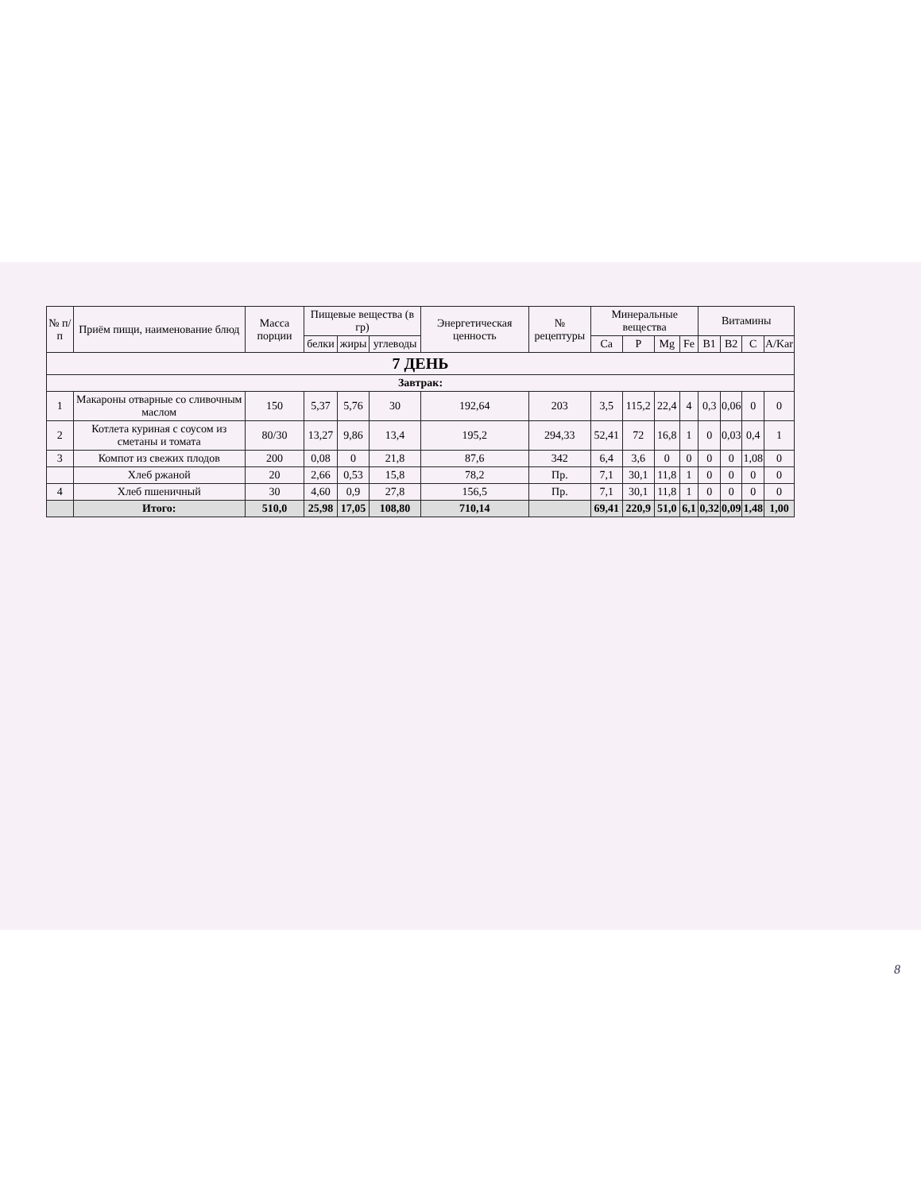| № п/ п | Приём пищи, наименование блюд | Масса порции | Пищевые вещества (в гр) | | | Энергетическая ценность | № рецептуры | Минеральные вещества | | | | Витамины | | | |
| --- | --- | --- | --- | --- | --- | --- | --- | --- | --- | --- | --- | --- | --- | --- | --- |
| | | | белки | жиры | углеводы | | | Ca | P | Mg | Fe | B1 | B2 | C | A/Kar |
| 7 ДЕНЬ | | | | | | | | | | | | | | | |
| Завтрак: | | | | | | | | | | | | | | | |
| 1 | Макароны отварные со сливочным маслом | 150 | 5,37 | 5,76 | 30 | 192,64 | 203 | 3,5 | 115,2 | 22,4 | 4 | 0,3 | 0,06 | 0 | 0 |
| 2 | Котлета куриная с соусом из сметаны и томата | 80/30 | 13,27 | 9,86 | 13,4 | 195,2 | 294,33 | 52,41 | 72 | 16,8 | 1 | 0 | 0,03 | 0,4 | 1 |
| 3 | Компот из свежих плодов | 200 | 0,08 | 0 | 21,8 | 87,6 | 342 | 6,4 | 3,6 | 0 | 0 | 0 | 0 | 1,08 | 0 |
| | Хлеб ржаной | 20 | 2,66 | 0,53 | 15,8 | 78,2 | Пр. | 7,1 | 30,1 | 11,8 | 1 | 0 | 0 | 0 | 0 |
| 4 | Хлеб пшеничный | 30 | 4,60 | 0,9 | 27,8 | 156,5 | Пр. | 7,1 | 30,1 | 11,8 | 1 | 0 | 0 | 0 | 0 |
| | Итого: | 510,0 | 25,98 | 17,05 | 108,80 | 710,14 | | 69,41 | 220,9 | 51,0 | 6,1 | 0,32 | 0,09 | 1,48 | 1,00 |
8